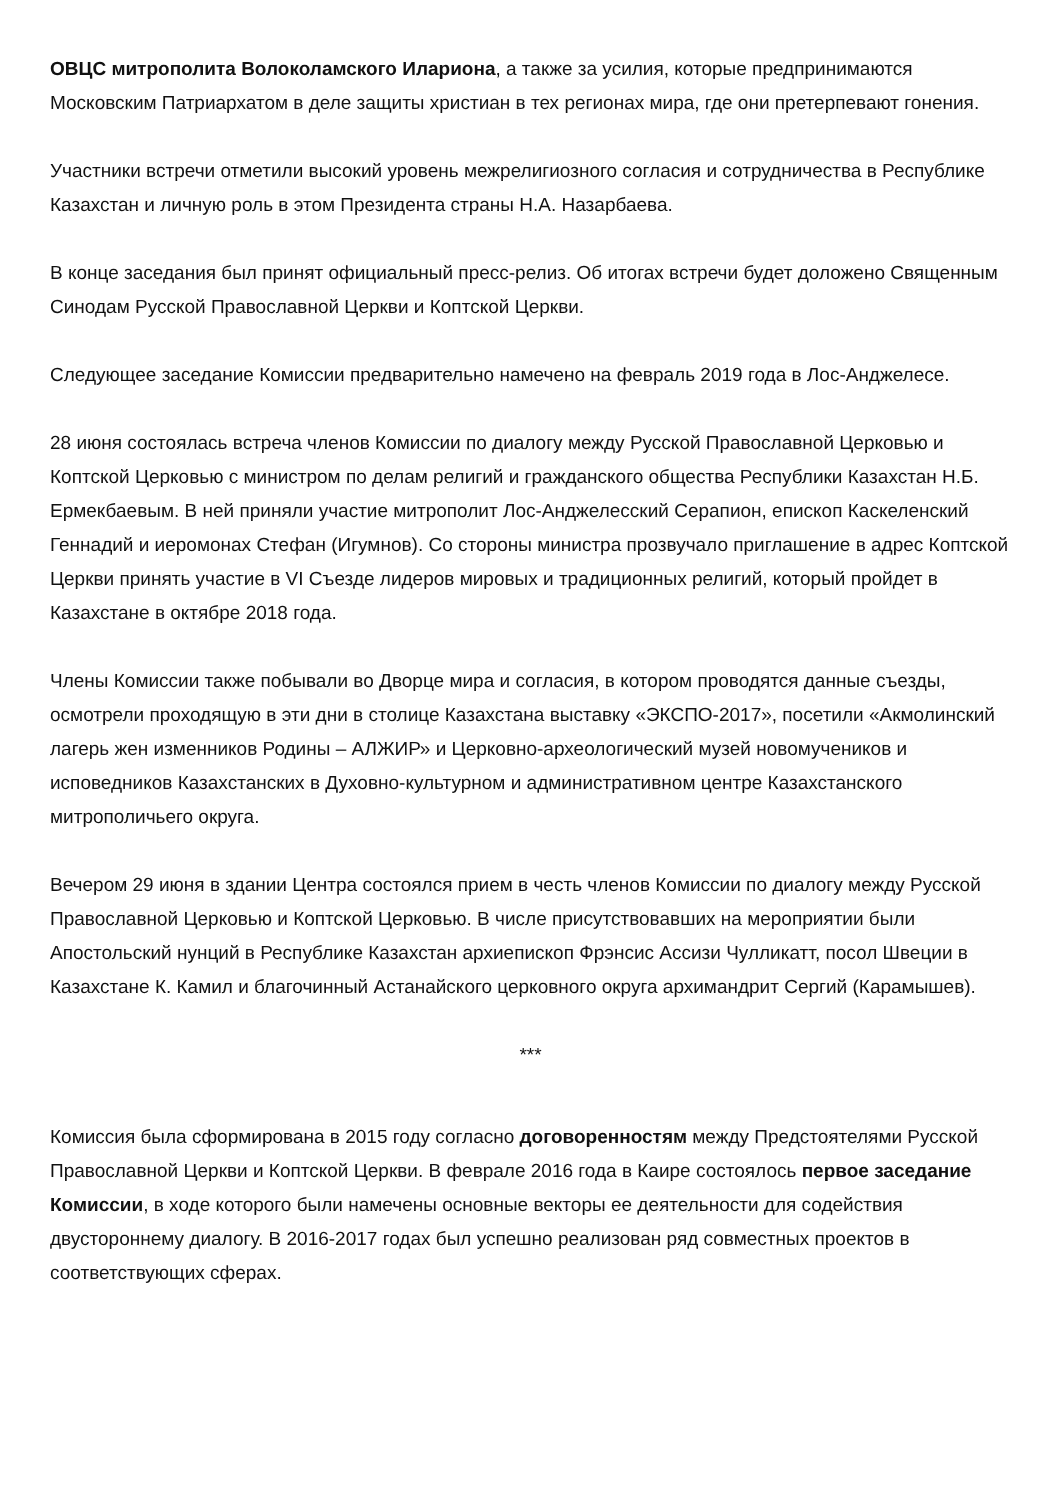ОВЦС митрополита Волоколамского Илариона, а также за усилия, которые предпринимаются Московским Патриархатом в деле защиты христиан в тех регионах мира, где они претерпевают гонения.
Участники встречи отметили высокий уровень межрелигиозного согласия и сотрудничества в Республике Казахстан и личную роль в этом Президента страны Н.А. Назарбаева.
В конце заседания был принят официальный пресс-релиз. Об итогах встречи будет доложено Священным Синодам Русской Православной Церкви и Коптской Церкви.
Следующее заседание Комиссии предварительно намечено на февраль 2019 года в Лос-Анджелесе.
28 июня состоялась встреча членов Комиссии по диалогу между Русской Православной Церковью и Коптской Церковью с министром по делам религий и гражданского общества Республики Казахстан Н.Б. Ермекбаевым. В ней приняли участие митрополит Лос-Анджелесский Серапион, епископ Каскеленский Геннадий и иеромонах Стефан (Игумнов). Со стороны министра прозвучало приглашение в адрес Коптской Церкви принять участие в VI Съезде лидеров мировых и традиционных религий, который пройдет в Казахстане в октябре 2018 года.
Члены Комиссии также побывали во Дворце мира и согласия, в котором проводятся данные съезды, осмотрели проходящую в эти дни в столице Казахстана выставку «ЭКСПО-2017», посетили «Акмолинский лагерь жен изменников Родины – АЛЖИР» и Церковно-археологический музей новомучеников и исповедников Казахстанских в Духовно-культурном и административном центре Казахстанского митрополичьего округа.
Вечером 29 июня в здании Центра состоялся прием в честь членов Комиссии по диалогу между Русской Православной Церковью и Коптской Церковью. В числе присутствовавших на мероприятии были Апостольский нунций в Республике Казахстан архиепископ Фрэнсис Ассизи Чулликатт, посол Швеции в Казахстане К. Камил и благочинный Астанайского церковного округа архимандрит Сергий (Карамышев).
***
Комиссия была сформирована в 2015 году согласно договоренностям между Предстоятелями Русской Православной Церкви и Коптской Церкви. В феврале 2016 года в Каире состоялось первое заседание Комиссии, в ходе которого были намечены основные векторы ее деятельности для содействия двустороннему диалогу. В 2016-2017 годах был успешно реализован ряд совместных проектов в соответствующих сферах.